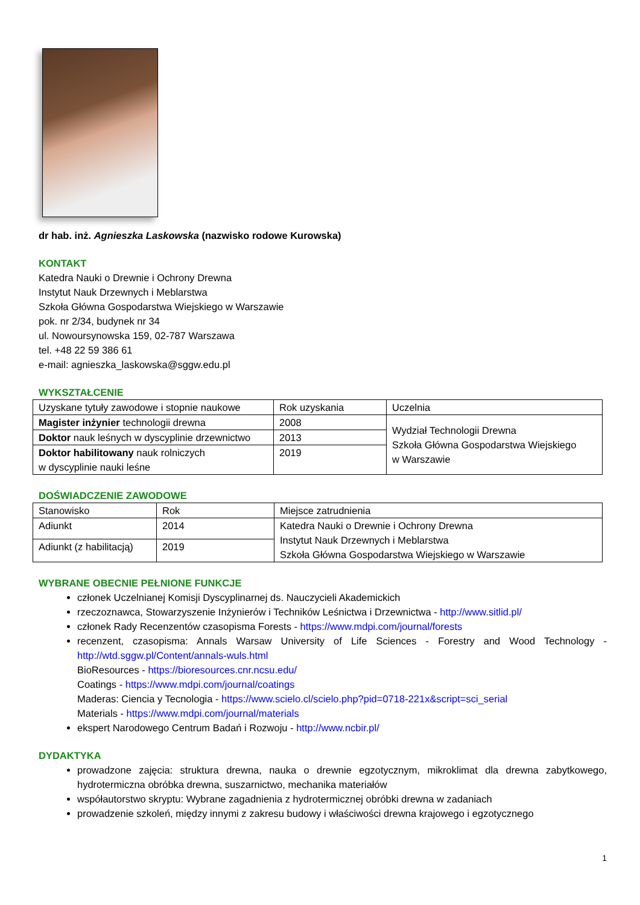dr hab. inż. Agnieszka Laskowska (nazwisko rodowe Kurowska)
KONTAKT
Katedra Nauki o Drewnie i Ochrony Drewna
Instytut Nauk Drzewnych i Meblarstwa
Szkoła Główna Gospodarstwa Wiejskiego w Warszawie
pok. nr 2/34, budynek nr 34
ul. Nowoursynowska 159, 02-787 Warszawa
tel. +48 22 59 386 61
e-mail: agnieszka_laskowska@sggw.edu.pl
WYKSZTAŁCENIE
| Uzyskane tytuły zawodowe i stopnie naukowe | Rok uzyskania | Uczelnia |
| Magister inżynier technologii drewna | 2008 | Wydział Technologii Drewna Szkoła Główna Gospodarstwa Wiejskiego w Warszawie |
| Doktor nauk leśnych w dyscyplinie drzewnictwo | 2013 | |
| Doktor habilitowany nauk rolniczych w dyscyplinie nauki leśne | 2019 | |
DOŚWIADCZENIE ZAWODOWE
| Stanowisko | Rok | Miejsce zatrudnienia |
| Adiunkt | 2014 | Katedra Nauki o Drewnie i Ochrony Drewna Instytut Nauk Drzewnych i Meblarstwa Szkoła Główna Gospodarstwa Wiejskiego w Warszawie |
| Adiunkt (z habilitacją) | 2019 | |
WYBRANE OBECNIE PEŁNIONE FUNKCJE
członek Uczelnianej Komisji Dyscyplinarnej ds. Nauczycieli Akademickich
rzeczoznawca, Stowarzyszenie Inżynierów i Techników Leśnictwa i Drzewnictwa - http://www.sitlid.pl/
członek Rady Recenzentów czasopisma Forests - https://www.mdpi.com/journal/forests
recenzent, czasopisma: Annals Warsaw University of Life Sciences - Forestry and Wood Technology - http://wtd.sggw.pl/Content/annals-wuls.html
BioResources - https://bioresources.cnr.ncsu.edu/
Coatings - https://www.mdpi.com/journal/coatings
Maderas: Ciencia y Tecnologia - https://www.scielo.cl/scielo.php?pid=0718-221x&script=sci_serial
Materials - https://www.mdpi.com/journal/materials
ekspert Narodowego Centrum Badań i Rozwoju - http://www.ncbir.pl/
DYDAKTYKA
prowadzone zajęcia: struktura drewna, nauka o drewnie egzotycznym, mikroklimat dla drewna zabytkowego, hydrotermiczna obróbka drewna, suszarnictwo, mechanika materiałów
współautorstwo skryptu: Wybrane zagadnienia z hydrotermicznej obróbki drewna w zadaniach
prowadzenie szkoleń, między innymi z zakresu budowy i właściwości drewna krajowego i egzotycznego
1